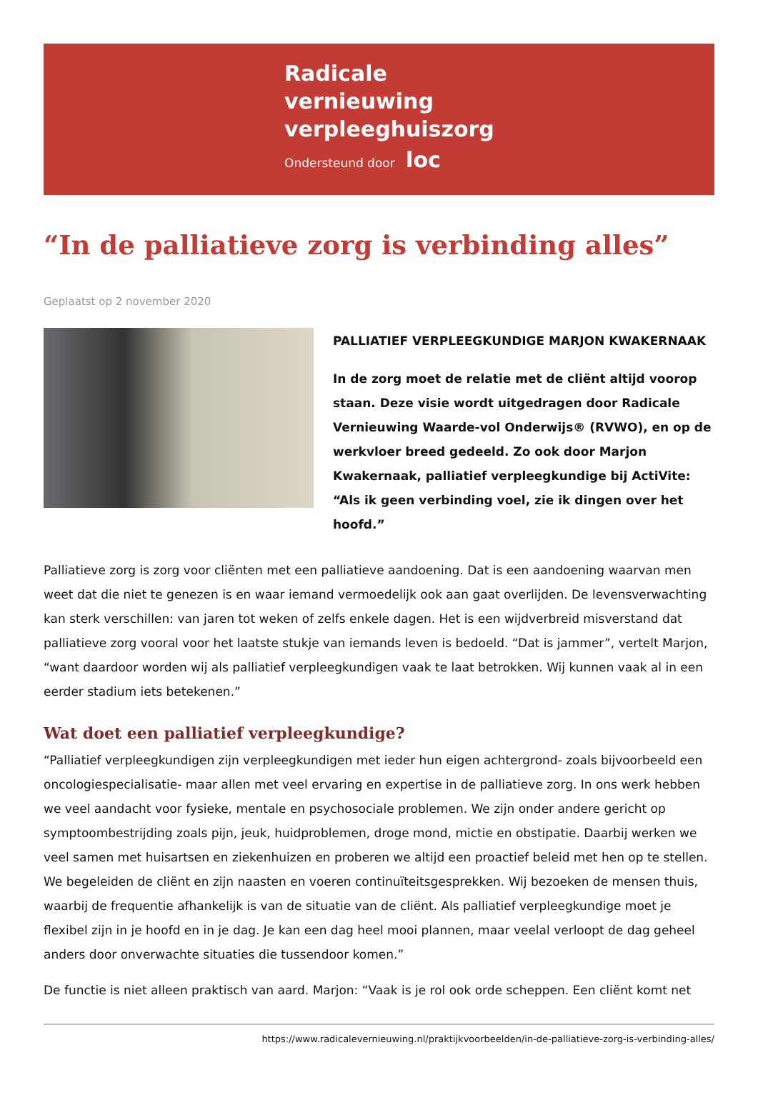Radicale
vernieuwing
verpleeghuiszorg
Ondersteund door loc
“In de palliatieve zorg is verbinding alles”
Geplaatst op 2 november 2020
PALLIATIEF VERPLEEGKUNDIGE MARJON KWAKERNAAK
In de zorg moet de relatie met de cliënt altijd voorop staan. Deze visie wordt uitgedragen door Radicale Vernieuwing Waarde-vol Onderwijs® (RVWO), en op de werkvloer breed gedeeld. Zo ook door Marjon Kwakernaak, palliatief verpleegkundige bij ActiVite: “Als ik geen verbinding voel, zie ik dingen over het hoofd.”
Palliatieve zorg is zorg voor cliënten met een palliatieve aandoening. Dat is een aandoening waarvan men weet dat die niet te genezen is en waar iemand vermoedelijk ook aan gaat overlijden. De levensverwachting kan sterk verschillen: van jaren tot weken of zelfs enkele dagen. Het is een wijdverbreid misverstand dat palliatieve zorg vooral voor het laatste stukje van iemands leven is bedoeld. “Dat is jammer”, vertelt Marjon, “want daardoor worden wij als palliatief verpleegkundigen vaak te laat betrokken. Wij kunnen vaak al in een eerder stadium iets betekenen.”
Wat doet een palliatief verpleegkundige?
“Palliatief verpleegkundigen zijn verpleegkundigen met ieder hun eigen achtergrond- zoals bijvoorbeeld een oncologiespecialisatie- maar allen met veel ervaring en expertise in de palliatieve zorg. In ons werk hebben we veel aandacht voor fysieke, mentale en psychosociale problemen. We zijn onder andere gericht op symptoombestrijding zoals pijn, jeuk, huidproblemen, droge mond, mictie en obstipatie. Daarbij werken we veel samen met huisartsen en ziekenhuizen en proberen we altijd een proactief beleid met hen op te stellen. We begeleiden de cliënt en zijn naasten en voeren continuïteitsgesprekken. Wij bezoeken de mensen thuis, waarbij de frequentie afhankelijk is van de situatie van de cliënt. Als palliatief verpleegkundige moet je flexibel zijn in je hoofd en in je dag. Je kan een dag heel mooi plannen, maar veelal verloopt de dag geheel anders door onverwachte situaties die tussendoor komen.”
De functie is niet alleen praktisch van aard. Marjon: “Vaak is je rol ook orde scheppen. Een cliënt komt net
https://www.radicalevernieuwing.nl/praktijkvoorbeelden/in-de-palliatieve-zorg-is-verbinding-alles/